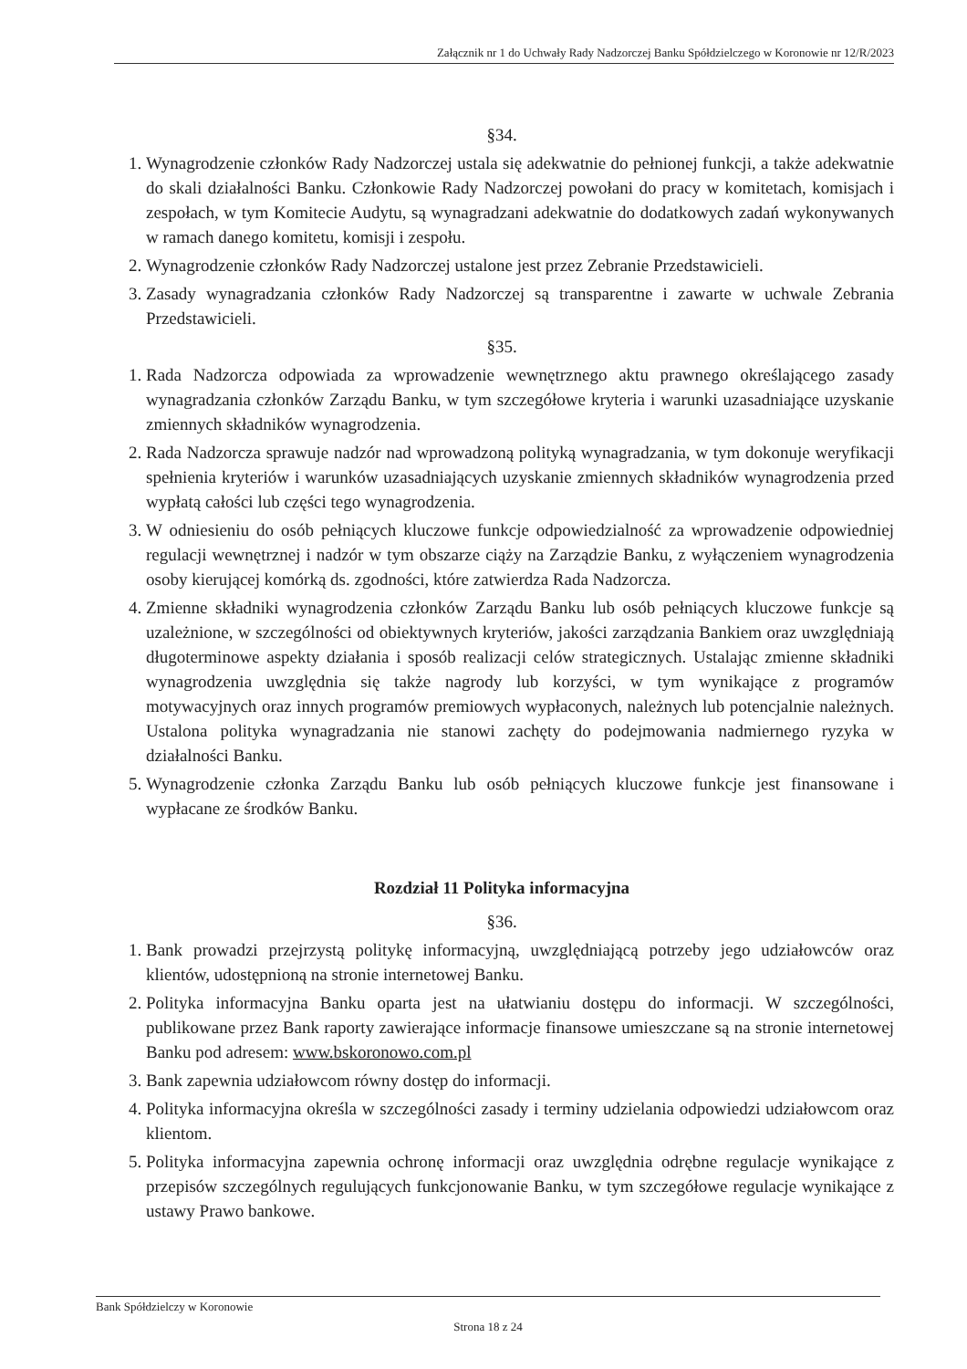Załącznik nr 1 do Uchwały Rady Nadzorczej Banku Spółdzielczego w Koronowie nr 12/R/2023
§34.
1. Wynagrodzenie członków Rady Nadzorczej ustala się adekwatnie do pełnionej funkcji, a także adekwatnie do skali działalności Banku. Członkowie Rady Nadzorczej powołani do pracy w komitetach, komisjach i zespołach, w tym Komitecie Audytu, są wynagradzani adekwatnie do dodatkowych zadań wykonywanych w ramach danego komitetu, komisji i zespołu.
2. Wynagrodzenie członków Rady Nadzorczej ustalone jest przez Zebranie Przedstawicieli.
3. Zasady wynagradzania członków Rady Nadzorczej są transparentne i zawarte w uchwale Zebrania Przedstawicieli.
§35.
1. Rada Nadzorcza odpowiada za wprowadzenie wewnętrznego aktu prawnego określającego zasady wynagradzania członków Zarządu Banku, w tym szczegółowe kryteria i warunki uzasadniające uzyskanie zmiennych składników wynagrodzenia.
2. Rada Nadzorcza sprawuje nadzór nad wprowadzoną polityką wynagradzania, w tym dokonuje weryfikacji spełnienia kryteriów i warunków uzasadniających uzyskanie zmiennych składników wynagrodzenia przed wypłatą całości lub części tego wynagrodzenia.
3. W odniesieniu do osób pełniących kluczowe funkcje odpowiedzialność za wprowadzenie odpowiedniej regulacji wewnętrznej i nadzór w tym obszarze ciąży na Zarządzie Banku, z wyłączeniem wynagrodzenia osoby kierującej komórką ds. zgodności, które zatwierdza Rada Nadzorcza.
4. Zmienne składniki wynagrodzenia członków Zarządu Banku lub osób pełniących kluczowe funkcje są uzależnione, w szczególności od obiektywnych kryteriów, jakości zarządzania Bankiem oraz uwzględniają długoterminowe aspekty działania i sposób realizacji celów strategicznych. Ustalając zmienne składniki wynagrodzenia uwzględnia się także nagrody lub korzyści, w tym wynikające z programów motywacyjnych oraz innych programów premiowych wypłaconych, należnych lub potencjalnie należnych. Ustalona polityka wynagradzania nie stanowi zachęty do podejmowania nadmiernego ryzyka w działalności Banku.
5. Wynagrodzenie członka Zarządu Banku lub osób pełniących kluczowe funkcje jest finansowane i wypłacane ze środków Banku.
Rozdział 11 Polityka informacyjna
§36.
1. Bank prowadzi przejrzystą politykę informacyjną, uwzględniającą potrzeby jego udziałowców oraz klientów, udostępnioną na stronie internetowej Banku.
2. Polityka informacyjna Banku oparta jest na ułatwianiu dostępu do informacji. W szczególności, publikowane przez Bank raporty zawierające informacje finansowe umieszczane są na stronie internetowej Banku pod adresem: www.bskoronowo.com.pl
3. Bank zapewnia udziałowcom równy dostęp do informacji.
4. Polityka informacyjna określa w szczególności zasady i terminy udzielania odpowiedzi udziałowcom oraz klientom.
5. Polityka informacyjna zapewnia ochronę informacji oraz uwzględnia odrębne regulacje wynikające z przepisów szczególnych regulujących funkcjonowanie Banku, w tym szczegółowe regulacje wynikające z ustawy Prawo bankowe.
Bank Spółdzielczy w Koronowie
Strona 18 z 24